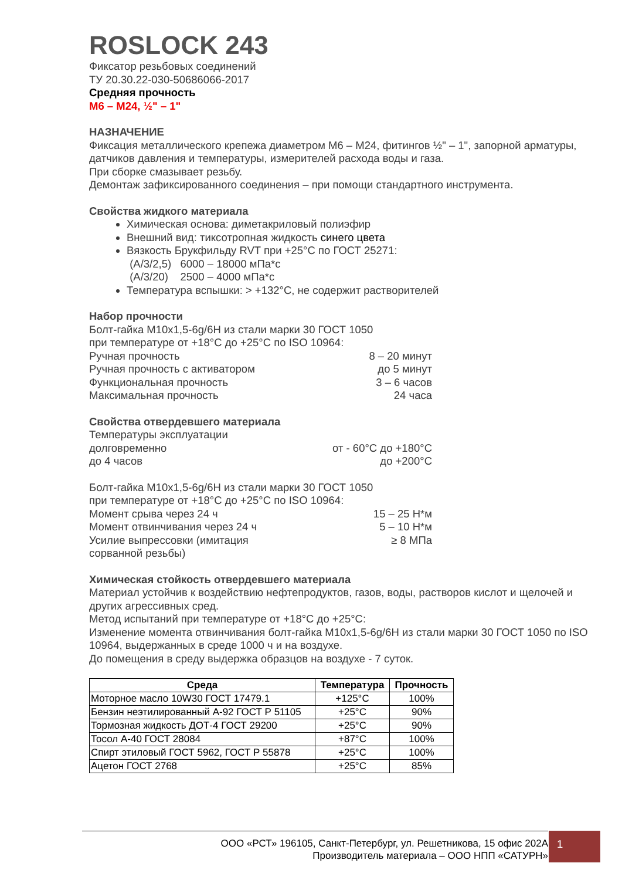ROSLOCK 243
Фиксатор резьбовых соединений
ТУ 20.30.22-030-50686066-2017
Средняя прочность
М6 – М24, ½" – 1"
НАЗНАЧЕНИЕ
Фиксация металлического крепежа диаметром М6 – М24, фитингов ½" – 1", запорной арматуры, датчиков давления и температуры, измерителей расхода воды и газа.
При сборке смазывает резьбу.
Демонтаж зафиксированного соединения – при помощи стандартного инструмента.
Свойства жидкого материала
Химическая основа: диметакриловый полиэфир
Внешний вид: тиксотропная жидкость синего цвета
Вязкость Брукфильду RVT при +25°С по ГОСТ 25271:
(А/3/2,5) 6000 – 18000 мПа*с
(А/3/20) 2500 – 4000 мПа*с
Температура вспышки: > +132°С, не содержит растворителей
Набор прочности
Болт-гайка М10х1,5-6g/6H из стали марки 30 ГОСТ 1050
при температуре от +18°С до +25°С по ISO 10964:
Ручная прочность 8 – 20 минут
Ручная прочность с активатором до 5 минут
Функциональная прочность 3 – 6 часов
Максимальная прочность 24 часа
Свойства отвердевшего материала
Температуры эксплуатации
долговременно от - 60°С до +180°С
до 4 часов до +200°С
Болт-гайка М10х1,5-6g/6H из стали марки 30 ГОСТ 1050
при температуре от +18°С до +25°С по ISO 10964:
Момент срыва через 24 ч 15 – 25 Н*м
Момент отвинчивания через 24 ч 5 – 10 Н*м
Усилие выпрессовки (имитация
сорванной резьбы) ≥ 8 МПа
Химическая стойкость отвердевшего материала
Материал устойчив к воздействию нефтепродуктов, газов, воды, растворов кислот и щелочей и других агрессивных сред.
Метод испытаний при температуре от +18°С до +25°С:
Изменение момента отвинчивания болт-гайка М10х1,5-6g/6H из стали марки 30 ГОСТ 1050 по ISO 10964, выдержанных в среде 1000 ч и на воздухе.
До помещения в среду выдержка образцов на воздухе - 7 суток.
| Среда | Температура | Прочность |
| --- | --- | --- |
| Моторное масло 10W30 ГОСТ 17479.1 | +125°С | 100% |
| Бензин неэтилированный А-92 ГОСТ Р 51105 | +25°С | 90% |
| Тормозная жидкость ДОТ-4 ГОСТ 29200 | +25°С | 90% |
| Тосол А-40 ГОСТ 28084 | +87°С | 100% |
| Спирт этиловый ГОСТ 5962, ГОСТ Р 55878 | +25°С | 100% |
| Ацетон ГОСТ 2768 | +25°С | 85% |
ООО «РСТ» 196105, Санкт-Петербург, ул. Решетникова, 15 офис 202А
Производитель материала – ООО НПП «САТУРН»
1